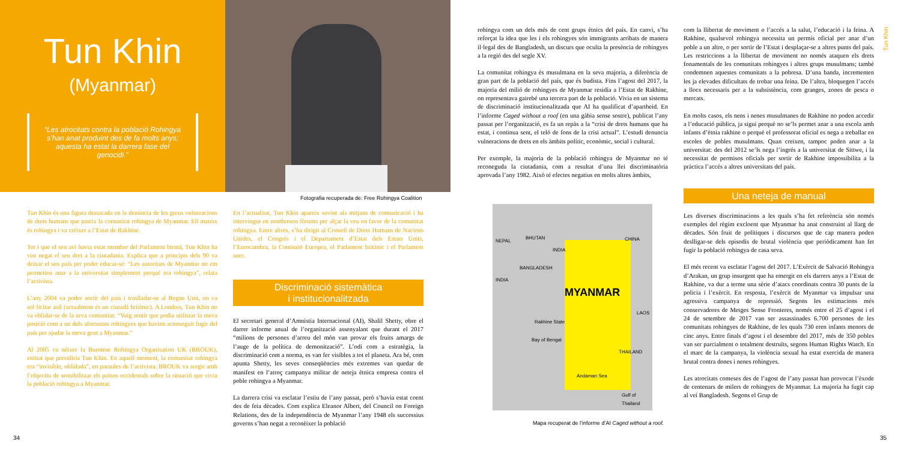Tun Khin
(Myanmar)
“Les atrocitats contra la població Rohingya s’han anat produint des de fa molts anys; aquesta ha estat la darrera fase del genocidi.”
Fotografia recuperada de: Free Rohingya Coalition
Tun Khin és una figura destacada en la denúncia de les greus vulneracions de drets humans que pateix la comunitat rohingya de Myanmar. Ell mateix és rohingya i va créixer a l’Estat de Rakhine.
Tot i que el seu avi havia estat membre del Parlament birmà, Tun Khin ha vist negat el seu dret a la ciutadania. Explica que a principis dels 90 va deixar el seu país per poder educar-se: “Les autoritats de Myanmar no em permetien anar a la universitat simplement perquè era rohingya”, relata l’activista.
L’any 2004 va poder sortir del país i traslladar-se al Regne Unit, on va sol·licitar asil (actualment és un ciutadà britànic). A Londres, Tun Khin no va oblidar-se de la seva comunitat: “Vaig sentir que podia utilitzar la meva posició com a un dels afortunats rohingyes que havien aconseguit fugir del país per ajudar la meva gent a Myanmar.”
Al 2005 va néixer la Burmese Rohingya Organisation UK (BROUK), entitat que presidiria Tun Khin. En aquell moment, la comunitat rohingya era “invisible, oblidada”, en paraules de l’activista. BROUK va sorgir amb l’objectiu de sensibilitzar els països occidentals sobre la situació que vivia la població rohingya a Myanmar.
En l’actualitat, Tun Khin apareix sovint als mitjans de comunicació i ha intervingut en nombrosos fòrums per alçar la veu en favor de la comunitat rohingya. Entre altres, s’ha dirigit al Consell de Drets Humans de Nacions Unides, el Congrés i el Departament d’Estat dels Estats Units, l’Eurocambra, la Comissió Europea, el Parlament britànic i el Parlament suec.
Discriminació sistemàtica
i institucionalitzada
El secretari general d’Amnistia Internacional (AI), Shalil Shetty, obre el darrer informe anual de l’organització assenyalant que durant el 2017 “milions de persones d’arreu del món van provar els fruits amargs de l’auge de la política de demonització”. L’odi com a estratègia, la discriminació com a norma, es van fer visibles a tot el planeta. Ara bé, com apunta Shetty, les seves conseqüències més extremes van quedar de manifest en l’atroç campanya militar de neteja ètnica empresa contra el poble rohingya a Myanmar.
La darrera crisi va esclatar l’estiu de l’any passat, però s’havia estat coent des de feia dècades. Com explica Eleanor Albert, del Council on Foreign Relations, des de la independència de Myanmar l’any 1948 els successius governs s’han negat a reconèixer la població
34
rohingya com un dels més de cent grups ètnics del país. En canvi, s’ha reforçat la idea que les i els rohingyes són immigrants arribats de manera il·legal des de Bangladesh, un discurs que oculta la presència de rohingyes a la regió des del segle XV.
La comunitat rohingya és musulmana en la seva majoria, a diferència de gran part de la població del país, que és budista. Fins l’agost del 2017, la majoria del milió de rohingyes de Myanmar residia a l’Estat de Rakhine, on representava gairebé una tercera part de la població. Vivia en un sistema de discriminació institucionalitzada que AI ha qualificat d’apartheid. En l’informe Caged without a roof (en una gàbia sense sostre), publicat l’any passat per l’organització, es fa un repàs a la “crisi de drets humans que ha estat, i continua sent, el teló de fons de la crisi actual”. L’estudi denuncia vulneracions de drets en els àmbits polític, econòmic, social i cultural.
Per exemple, la majoria de la població rohingya de Myanmar no té reconeguda la ciutadania, com a resultat d’una llei discriminatòria aprovada l’any 1982. Això té efectes negatius en molts altres àmbits,
NEPAL
BHUTAN CHINA
INDIA
BANGLADESH
INDIA
MYANMAR
LAOS
THAILAND
Rakhine State
Bay of Bengal
Andaman Sea
Gulf of Thailand
Mapa recuperat de l’informe d’AI Caged without a roof.
com la llibertat de moviment o l’accés a la salut, l’educació i la feina. A Rakhine, qualsevol rohingya necessita un permís oficial per anar d’un poble a un altre, o per sortir de l’Estat i desplaçar-se a altres punts del país. Les restriccions a la llibertat de moviment no només ataquen els drets fonamentals de les comunitats rohingyes i altres grups musulmans; també condemnen aquestes comunitats a la pobresa. D’una banda, incrementen les ja elevades dificultats de trobar una feina. De l’altra, bloquegen l’accés a llocs necessaris per a la subsistència, com granges, zones de pesca o mercats.
En molts casos, els nens i nenes musulmanes de Rakhine no poden accedir a l’educació pública, ja sigui perquè no se’ls permet anar a una escola amb infants d’ètnia rakhine o perquè el professorat oficial es nega a treballar en escoles de pobles musulmans. Quan creixen, tampoc poden anar a la universitat: des del 2012 se’ls nega l’ingrés a la universitat de Sittwe, i la necessitat de permisos oficials per sortir de Rakhine impossibilita a la pràctica l’accés a altres universitats del país.
Una neteja de manual
Les diverses discriminacions a les quals s’ha fet referència són només exemples del règim excloent que Myanmar ha anat construint al llarg de dècades. Són fruit de polítiques i discursos que de cap manera poden deslligar-se dels episodis de brutal violència que periòdicament han fet fugir la població rohingya de casa seva.
El més recent va esclatar l’agost del 2017. L’Exèrcit de Salvació Rohingya d’Arakan, un grup insurgent que ha emergit en els darrers anys a l’Estat de Rakhine, va dur a terme una sèrie d’atacs coordinats contra 30 punts de la policia i l’exèrcit. En resposta, l’exèrcit de Myanmar va impulsar una agressiva campanya de repressió. Segons les estimacions més conservadores de Metges Sense Fronteres, només entre el 25 d’agost i el 24 de setembre de 2017 van ser assassinades 6.700 persones de les comunitats rohingyes de Rakhine, de les quals 730 eren infants menors de cinc anys. Entre finals d’agost i el desembre del 2017, més de 350 pobles van ser parcialment o totalment destruïts, segons Human Rights Watch. En el marc de la campanya, la violència sexual ha estat exercida de manera brutal contra dones i nenes rohingyes.
Les atrocitats comeses des de l’agost de l’any passat han provocat l’èxode de centenars de milers de rohingyes de Myanmar. La majoria ha fugit cap al veí Bangladesh. Segons el Grup de
Tun Khin
35